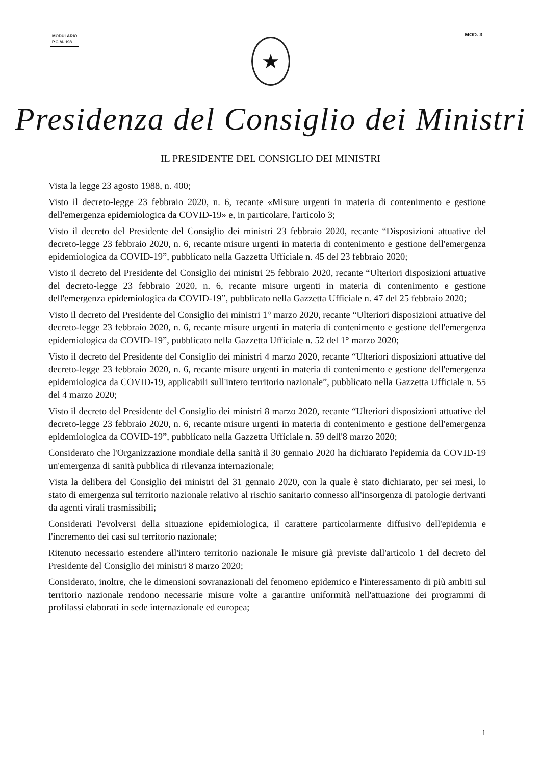MODULARIO
P.C.M. 198
MOD. 3
★
Presidenza del Consiglio dei Ministri
IL PRESIDENTE DEL CONSIGLIO DEI MINISTRI
Vista la legge 23 agosto 1988, n. 400;
Visto il decreto-legge 23 febbraio 2020, n. 6, recante «Misure urgenti in materia di contenimento e gestione dell'emergenza epidemiologica da COVID-19» e, in particolare, l'articolo 3;
Visto il decreto del Presidente del Consiglio dei ministri 23 febbraio 2020, recante “Disposizioni attuative del decreto-legge 23 febbraio 2020, n. 6, recante misure urgenti in materia di contenimento e gestione dell'emergenza epidemiologica da COVID-19”, pubblicato nella Gazzetta Ufficiale n. 45 del 23 febbraio 2020;
Visto il decreto del Presidente del Consiglio dei ministri 25 febbraio 2020, recante “Ulteriori disposizioni attuative del decreto-legge 23 febbraio 2020, n. 6, recante misure urgenti in materia di contenimento e gestione dell'emergenza epidemiologica da COVID-19”, pubblicato nella Gazzetta Ufficiale n. 47 del 25 febbraio 2020;
Visto il decreto del Presidente del Consiglio dei ministri 1° marzo 2020, recante “Ulteriori disposizioni attuative del decreto-legge 23 febbraio 2020, n. 6, recante misure urgenti in materia di contenimento e gestione dell'emergenza epidemiologica da COVID-19”, pubblicato nella Gazzetta Ufficiale n. 52 del 1° marzo 2020;
Visto il decreto del Presidente del Consiglio dei ministri 4 marzo 2020, recante “Ulteriori disposizioni attuative del decreto-legge 23 febbraio 2020, n. 6, recante misure urgenti in materia di contenimento e gestione dell'emergenza epidemiologica da COVID-19, applicabili sull'intero territorio nazionale”, pubblicato nella Gazzetta Ufficiale n. 55 del 4 marzo 2020;
Visto il decreto del Presidente del Consiglio dei ministri 8 marzo 2020, recante “Ulteriori disposizioni attuative del decreto-legge 23 febbraio 2020, n. 6, recante misure urgenti in materia di contenimento e gestione dell'emergenza epidemiologica da COVID-19”, pubblicato nella Gazzetta Ufficiale n. 59 dell'8 marzo 2020;
Considerato che l'Organizzazione mondiale della sanità il 30 gennaio 2020 ha dichiarato l'epidemia da COVID-19 un'emergenza di sanità pubblica di rilevanza internazionale;
Vista la delibera del Consiglio dei ministri del 31 gennaio 2020, con la quale è stato dichiarato, per sei mesi, lo stato di emergenza sul territorio nazionale relativo al rischio sanitario connesso all'insorgenza di patologie derivanti da agenti virali trasmissibili;
Considerati l'evolversi della situazione epidemiologica, il carattere particolarmente diffusivo dell'epidemia e l'incremento dei casi sul territorio nazionale;
Ritenuto necessario estendere all'intero territorio nazionale le misure già previste dall'articolo 1 del decreto del Presidente del Consiglio dei ministri 8 marzo 2020;
Considerato, inoltre, che le dimensioni sovranazionali del fenomeno epidemico e l'interessamento di più ambiti sul territorio nazionale rendono necessarie misure volte a garantire uniformità nell'attuazione dei programmi di profilassi elaborati in sede internazionale ed europea;
1